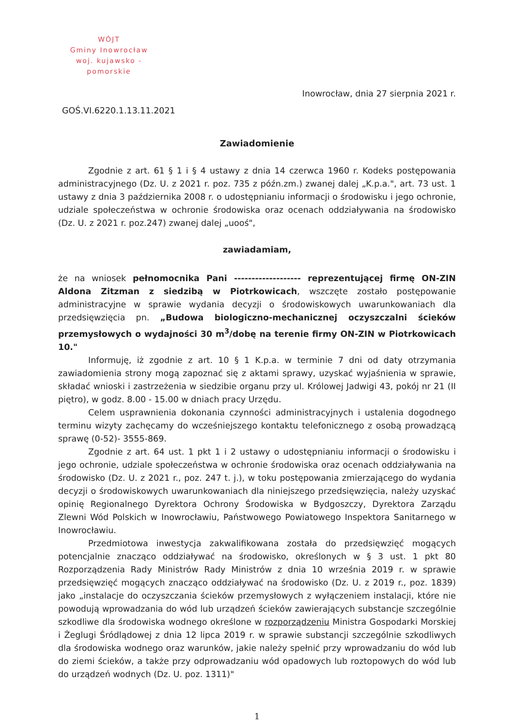WÓJT
Gminy Inowrocław
woj. kujawsko - pomorskie
Inowrocław, dnia 27 sierpnia 2021 r.
GOŚ.VI.6220.1.13.11.2021
Zawiadomienie
Zgodnie z art. 61 § 1 i § 4 ustawy z dnia 14 czerwca 1960 r. Kodeks postępowania administracyjnego (Dz. U. z 2021 r. poz. 735 z późn.zm.) zwanej dalej „K.p.a.", art. 73 ust. 1 ustawy z dnia 3 października 2008 r. o udostępnianiu informacji o środowisku i jego ochronie, udziale społeczeństwa w ochronie środowiska oraz ocenach oddziaływania na środowisko (Dz. U. z 2021 r. poz.247) zwanej dalej „uooś",
zawiadamiam,
że na wniosek pełnomocnika Pani ------------------- reprezentującej firmę ON-ZIN Aldona Zitzman z siedzibą w Piotrkowicach, wszczęte zostało postępowanie administracyjne w sprawie wydania decyzji o środowiskowych uwarunkowaniach dla przedsięwzięcia pn. „Budowa biologiczno-mechanicznej oczyszczalni ścieków przemysłowych o wydajności 30 m<sup>3</sup>/dobę na terenie firmy ON-ZIN w Piotrkowicach 10."
Informuję, iż zgodnie z art. 10 § 1 K.p.a. w terminie 7 dni od daty otrzymania zawiadomienia strony mogą zapoznać się z aktami sprawy, uzyskać wyjaśnienia w sprawie, składać wnioski i zastrzeżenia w siedzibie organu przy ul. Królowej Jadwigi 43, pokój nr 21 (II piętro), w godz. 8.00 - 15.00 w dniach pracy Urzędu.
Celem usprawnienia dokonania czynności administracyjnych i ustalenia dogodnego terminu wizyty zachęcamy do wcześniejszego kontaktu telefonicznego z osobą prowadzącą sprawę (0-52)- 3555-869.
Zgodnie z art. 64 ust. 1 pkt 1 i 2 ustawy o udostępnianiu informacji o środowisku i jego ochronie, udziale społeczeństwa w ochronie środowiska oraz ocenach oddziaływania na środowisko (Dz. U. z 2021 r., poz. 247 t. j.), w toku postępowania zmierzającego do wydania decyzji o środowiskowych uwarunkowaniach dla niniejszego przedsięwzięcia, należy uzyskać opinię Regionalnego Dyrektora Ochrony Środowiska w Bydgoszczy, Dyrektora Zarządu Zlewni Wód Polskich w Inowrocławiu, Państwowego Powiatowego Inspektora Sanitarnego w Inowrocławiu.
Przedmiotowa inwestycja zakwalifikowana została do przedsięwzięć mogących potencjalnie znacząco oddziaływać na środowisko, określonych w § 3 ust. 1 pkt 80 Rozporządzenia Rady Ministrów Rady Ministrów z dnia 10 września 2019 r. w sprawie przedsięwzięć mogących znacząco oddziaływać na środowisko (Dz. U. z 2019 r., poz. 1839) jako „instalacje do oczyszczania ścieków przemysłowych z wyłączeniem instalacji, które nie powodują wprowadzania do wód lub urządzeń ścieków zawierających substancje szczególnie szkodliwe dla środowiska wodnego określone w rozporządzeniu Ministra Gospodarki Morskiej i Żeglugi Śródlądowej z dnia 12 lipca 2019 r. w sprawie substancji szczególnie szkodliwych dla środowiska wodnego oraz warunków, jakie należy spełnić przy wprowadzaniu do wód lub do ziemi ścieków, a także przy odprowadzaniu wód opadowych lub roztopowych do wód lub do urządzeń wodnych (Dz. U. poz. 1311)"
1